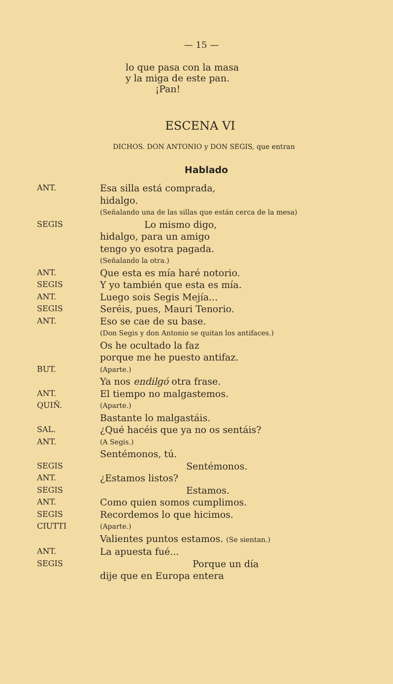— 15 —
lo que pasa con la masa
y la miga de este pan.
¡Pan!
ESCENA VI
DICHOS. DON ANTONIO y DON SEGIS, que entran
Hablado
ANT.
Esa silla está comprada,
hidalgo.
(Señalando una de las sillas que están cerca de la mesa)
SEGIS
Lo mismo digo,
hidalgo, para un amigo
tengo yo esotra pagada.
(Señalando la otra.)
ANT.
Que esta es mía haré notorio.
SEGIS
Y yo también que esta es mía.
ANT.
Luego sois Segis Mejía...
SEGIS
Seréis, pues, Mauri Tenorio.
ANT.
Eso se cae de su base.
(Don Segis y don Antonio se quitan los antifaces.)
Os he ocultado la faz
porque me he puesto antifaz.
BUT. (Aparte.)
Ya nos endilgó otra frase.
ANT.
El tiempo no malgastemos.
QUIÑ. (Aparte.)
Bastante lo malgastáis.
SAL.
¿Qué hacéis que ya no os sentáis?
ANT. (A Segis.)
Sentémonos, tú.
SEGIS
Sentémonos.
ANT.
¿Estamos listos?
SEGIS
Estamos.
ANT.
Como quien somos cumplimos.
SEGIS
Recordemos lo que hicimos.
CIUTTI (Aparte.)
Valientes puntos estamos. (Se sientan.)
ANT.
La apuesta fué...
SEGIS
Porque un día
dije que en Europa entera